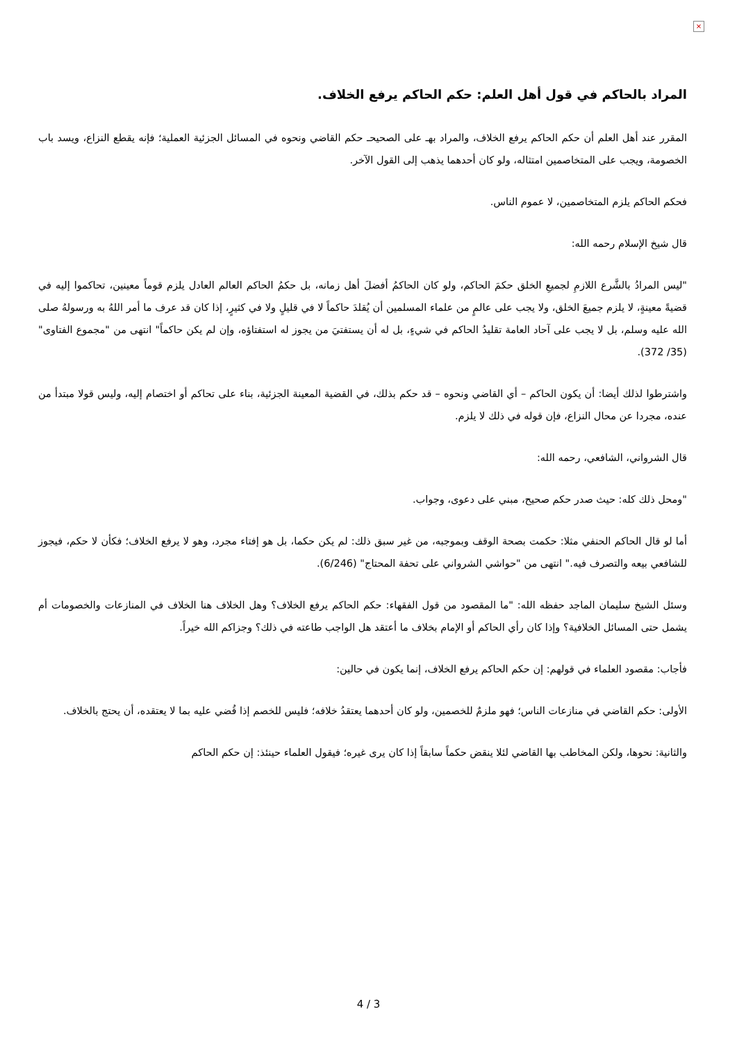×
المراد بالحاكم في قول أهل العلم: حكم الحاكم يرفع الخلاف.
المقرر عند أهل العلم أن حكم الحاكم يرفع الخلاف، والمراد بهـ على الصحيحـ حكم القاضي ونحوه في المسائل الجزئية العملية؛ فإنه يقطع النزاع، ويسد باب الخصومة، ويجب على المتخاصمين امتثاله، ولو كان أحدهما يذهب إلى القول الآخر.
فحكم الحاكم يلزم المتخاصمين، لا عموم الناس.
قال شيخ الإسلام رحمه الله:
"ليس المرادُ بالشَّرع اللازمِ لجميعِ الخلق حكمَ الحاكم، ولو كان الحاكمُ أفضلَ أهل زمانه، بل حكمُ الحاكم العالم العادل يلزم قوماً معينين، تحاكموا إليه في قضيةً معينةٍ، لا يلزم جميعَ الخلق، ولا يجب على عالمٍ من علماء المسلمين أن يُقلدَ حاكماً لا في قليلٍ ولا في كثيرٍ، إذا كان قد عرف ما أمر اللهُ به ورسولهُ صلى الله عليه وسلم، بل لا يجب على آحاد العامة تقليدُ الحاكم في شيءٍ، بل له أن يستفتيَ من يجوز له استفتاؤه، وإن لم يكن حاكماً" انتهى من "مجموع الفتاوى" (35/ 372).
واشترطوا لذلك أيضا: أن يكون الحاكم – أي القاضي ونحوه – قد حكم بذلك، في القضية المعينة الجزئية، بناء على تحاكم أو اختصام إليه، وليس قولا مبتدأ من عنده، مجردا عن محال النزاع، فإن قوله في ذلك لا يلزم.
قال الشرواني، الشافعي، رحمه الله:
"ومحل ذلك كله: حيث صدر حكم صحيح، مبني على دعوى، وجواب.
أما لو قال الحاكم الحنفي مثلا: حكمت بصحة الوقف وبموجبه، من غير سبق ذلك: لم يكن حكما، بل هو إفتاء مجرد، وهو لا يرفع الخلاف؛ فكأن لا حكم، فيجوز للشافعي بيعه والتصرف فيه." انتهى من "حواشي الشرواني على تحفة المحتاج" (6/246).
وسئل الشيخ سليمان الماجد حفظه الله: "ما المقصود من قول الفقهاء: حكم الحاكم يرفع الخلاف؟ وهل الخلاف هنا الخلاف في المنازعات والخصومات أم يشمل حتى المسائل الخلافية؟ وإذا كان رأي الحاكم أو الإمام بخلاف ما أعتقد هل الواجب طاعته في ذلك؟ وجزاكم الله خيراً.
فأجاب: مقصود العلماء في قولهم: إن حكم الحاكم يرفع الخلاف، إنما يكون في حالين:
الأولى: حكم القاضي في منازعات الناس؛ فهو ملزمٌ للخصمين، ولو كان أحدهما يعتقدُ خلافه؛ فليس للخصم إذا قُضي عليه بما لا يعتقده، أن يحتج بالخلاف.
والثانية: نحوها، ولكن المخاطب بها القاضي لئلا ينقض حكماً سابقاً إذا كان يرى غيره؛ فيقول العلماء حينئذ: إن حكم الحاكم
4 / 3